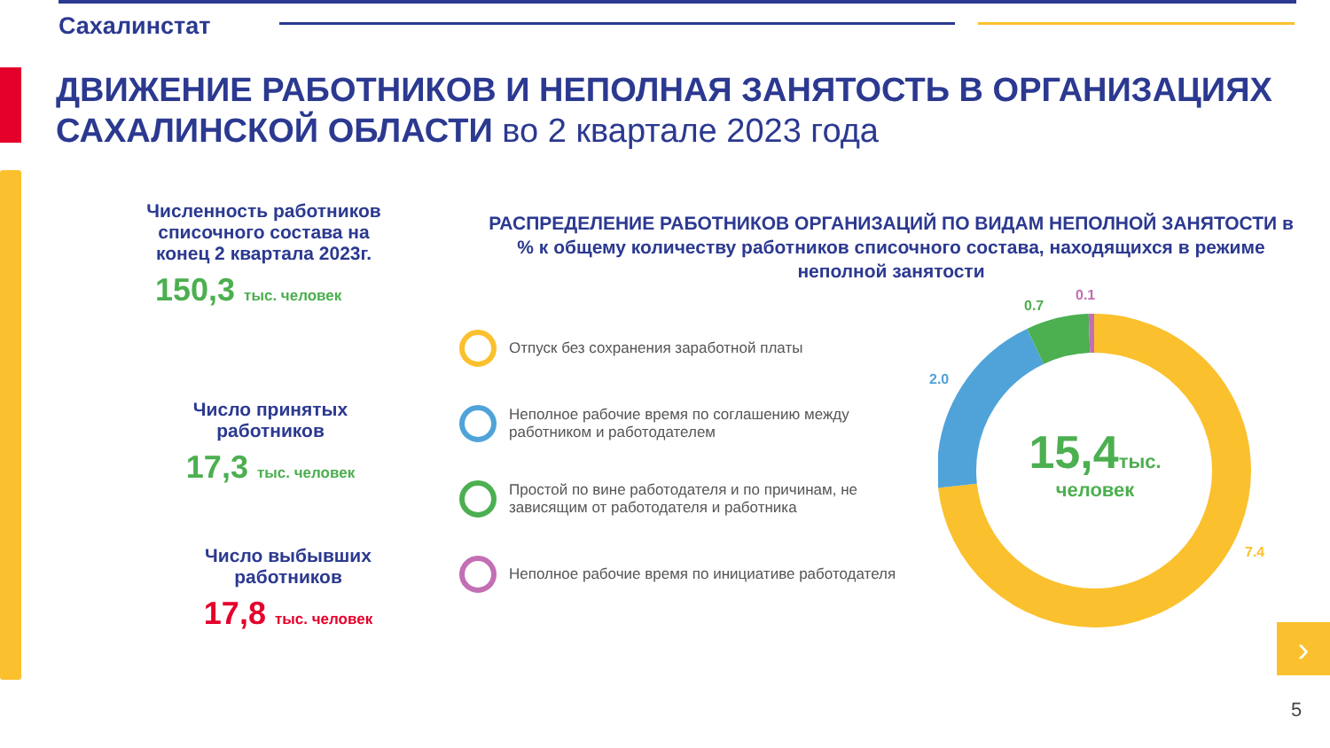Сахалинстат
ДВИЖЕНИЕ РАБОТНИКОВ И НЕПОЛНАЯ ЗАНЯТОСТЬ В ОРГАНИЗАЦИЯХ САХАЛИНСКОЙ ОБЛАСТИ во 2 квартале 2023 года
Численность работников списочного состава на конец 2 квартала 2023г.
150,3 тыс. человек
Число принятых работников
17,3 тыс. человек
Число выбывших работников
17,8 тыс. человек
РАСПРЕДЕЛЕНИЕ РАБОТНИКОВ ОРГАНИЗАЦИЙ ПО ВИДАМ НЕПОЛНОЙ ЗАНЯТОСТИ в % к общему количеству работников списочного состава, находящихся в режиме неполной занятости
Отпуск без сохранения заработной платы
Неполное рабочие время по соглашению между работником и работодателем
Простой по вине работодателя и по причинам, не зависящим от работодателя и работника
Неполное рабочие время по инициативе работодателя
15,4 тыс.
человек
0.1
0.7
2.0
7.4
›
5